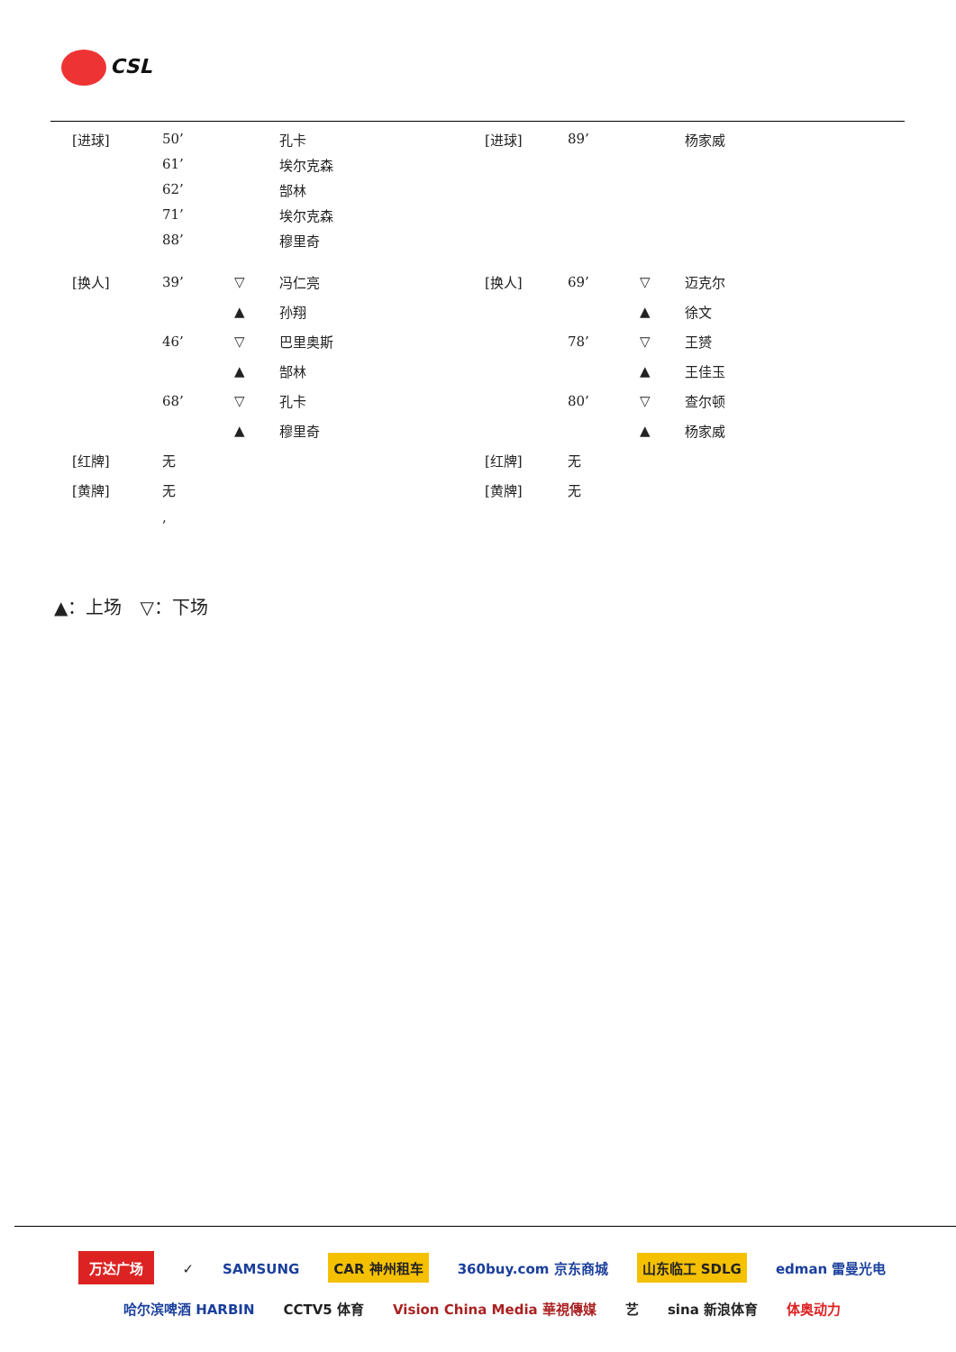CSL
| [进球] | 50’ | | 孔卡 | [进球] | 89’ | | 杨家威 |
| | 61’ | | 埃尔克森 | | | | |
| | 62’ | | 郜林 | | | | |
| | 71’ | | 埃尔克森 | | | | |
| | 88’ | | 穆里奇 | | | | |
| [换人] | 39’ | ▽ | 冯仁亮 | [换人] | 69’ | ▽ | 迈克尔 |
| | | ▲ | 孙翔 | | | ▲ | 徐文 |
| | 46’ | ▽ | 巴里奥斯 | | 78’ | ▽ | 王赟 |
| | | ▲ | 郜林 | | | ▲ | 王佳玉 |
| | 68’ | ▽ | 孔卡 | | 80’ | ▽ | 查尔顿 |
| | | ▲ | 穆里奇 | | | ▲ | 杨家威 |
| [红牌] | 无 | | | [红牌] | 无 | | |
| [黄牌] | 无 | | | [黄牌] | 无 | | |
| | , | | | | | | |
▲：上场　▽：下场
万达广场 ✓ SAMSUNG CAR 神州租车 360buy.com 京东商城 山东临工 SDLG edman 雷曼光电
哈尔滨啤酒 HARBIN CCTV5 体育 Vision China Media 華視傳媒 艺 sina 新浪体育 体奥动力